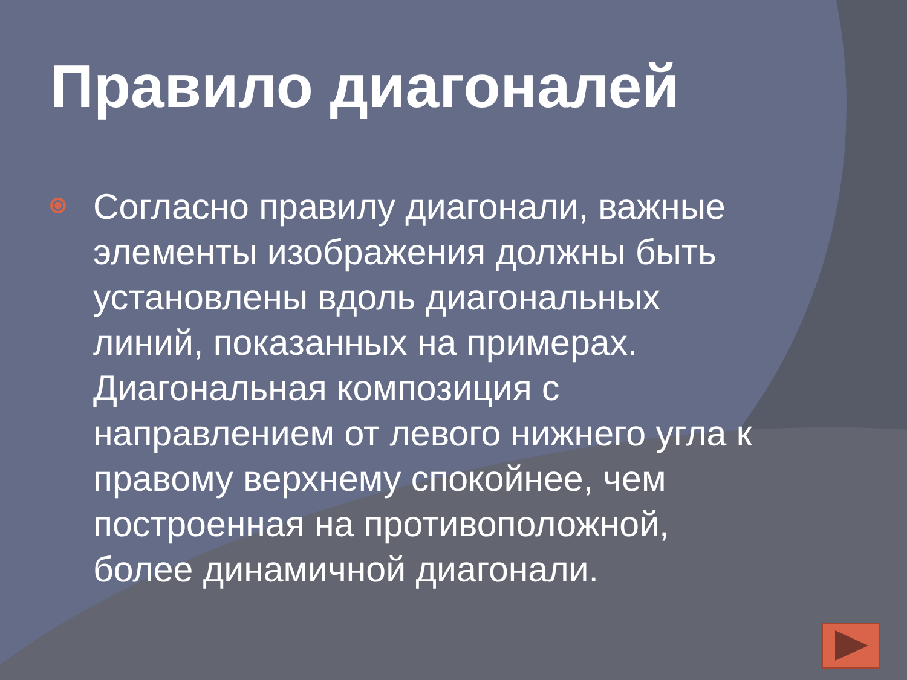Правило диагоналей
Согласно правилу диагонали, важные элементы изображения должны быть установлены вдоль диагональных линий, показанных на примерах. Диагональная композиция с направлением от левого нижнего угла к правому верхнему спокойнее, чем построенная на противоположной, более динамичной диагонали.